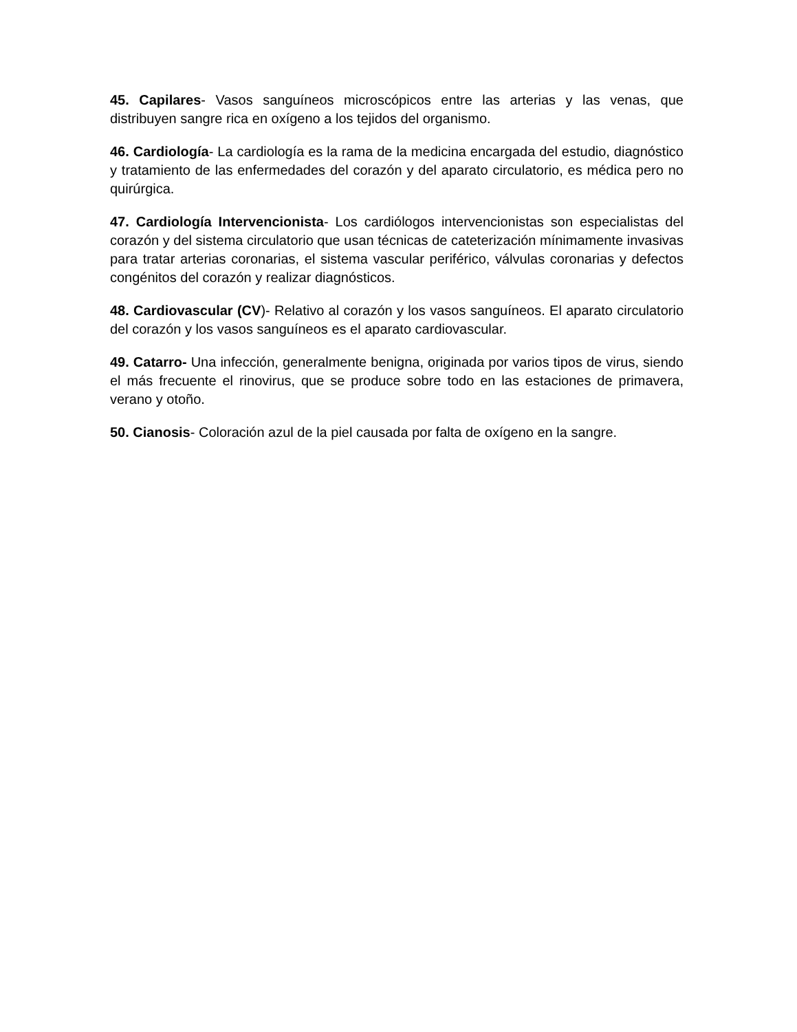45. Capilares- Vasos sanguíneos microscópicos entre las arterias y las venas, que distribuyen sangre rica en oxígeno a los tejidos del organismo.
46. Cardiología- La cardiología es la rama de la medicina encargada del estudio, diagnóstico y tratamiento de las enfermedades del corazón y del aparato circulatorio, es médica pero no quirúrgica.
47. Cardiología Intervencionista- Los cardiólogos intervencionistas son especialistas del corazón y del sistema circulatorio que usan técnicas de cateterización mínimamente invasivas para tratar arterias coronarias, el sistema vascular periférico, válvulas coronarias y defectos congénitos del corazón y realizar diagnósticos.
48. Cardiovascular (CV)- Relativo al corazón y los vasos sanguíneos. El aparato circulatorio del corazón y los vasos sanguíneos es el aparato cardiovascular.
49. Catarro- Una infección, generalmente benigna, originada por varios tipos de virus, siendo el más frecuente el rinovirus, que se produce sobre todo en las estaciones de primavera, verano y otoño.
50. Cianosis- Coloración azul de la piel causada por falta de oxígeno en la sangre.